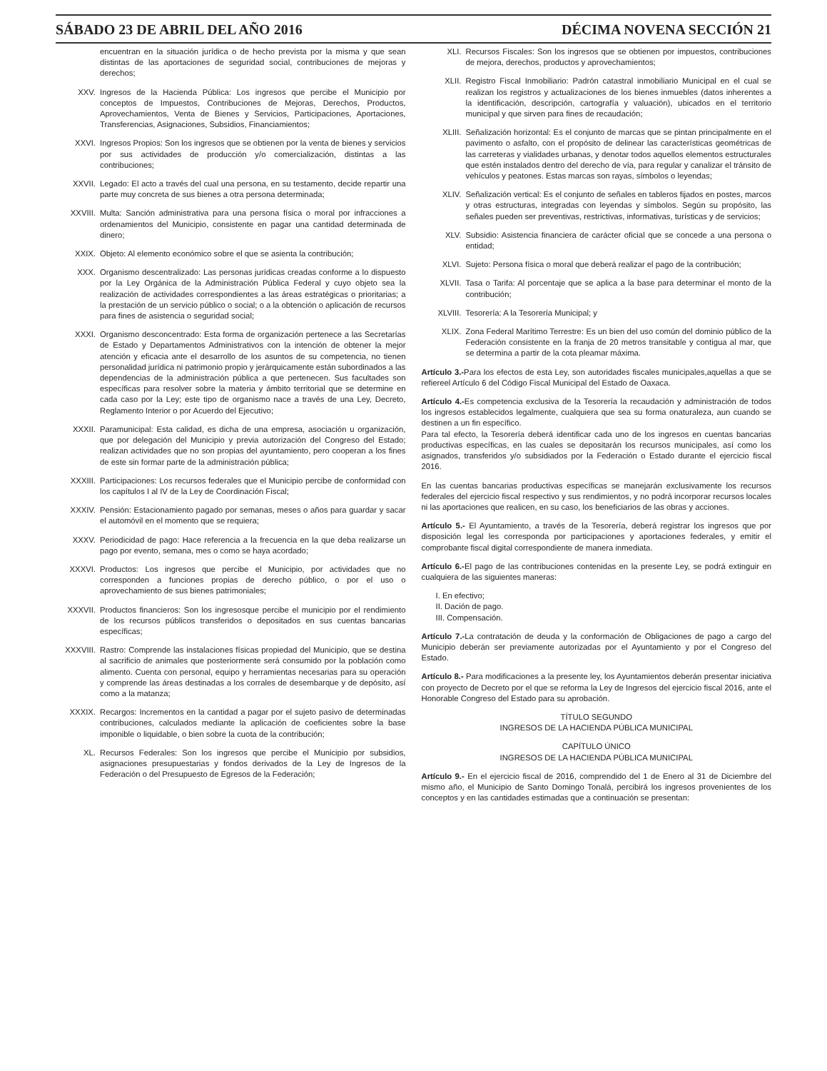SÁBADO 23 DE ABRIL DEL AÑO 2016 DÉCIMA NOVENA SECCIÓN 21
encuentran en la situación jurídica o de hecho prevista por la misma y que sean distintas de las aportaciones de seguridad social, contribuciones de mejoras y derechos;
XXV. Ingresos de la Hacienda Pública: Los ingresos que percibe el Municipio por conceptos de Impuestos, Contribuciones de Mejoras, Derechos, Productos, Aprovechamientos, Venta de Bienes y Servicios, Participaciones, Aportaciones, Transferencias, Asignaciones, Subsidios, Financiamientos;
XXVI. Ingresos Propios: Son los ingresos que se obtienen por la venta de bienes y servicios por sus actividades de producción y/o comercialización, distintas a las contribuciones;
XXVII. Legado: El acto a través del cual una persona, en su testamento, decide repartir una parte muy concreta de sus bienes a otra persona determinada;
XXVIII. Multa: Sanción administrativa para una persona física o moral por infracciones a ordenamientos del Municipio, consistente en pagar una cantidad determinada de dinero;
XXIX. Objeto: Al elemento económico sobre el que se asienta la contribución;
XXX. Organismo descentralizado: Las personas jurídicas creadas conforme a lo dispuesto por la Ley Orgánica de la Administración Pública Federal y cuyo objeto sea la realización de actividades correspondientes a las áreas estratégicas o prioritarias; a la prestación de un servicio público o social; o a la obtención o aplicación de recursos para fines de asistencia o seguridad social;
XXXI. Organismo desconcentrado: Esta forma de organización pertenece a las Secretarías de Estado y Departamentos Administrativos con la intención de obtener la mejor atención y eficacia ante el desarrollo de los asuntos de su competencia, no tienen personalidad jurídica ni patrimonio propio y jerárquicamente están subordinados a las dependencias de la administración pública a que pertenecen. Sus facultades son específicas para resolver sobre la materia y ámbito territorial que se determine en cada caso por la Ley; este tipo de organismo nace a través de una Ley, Decreto, Reglamento Interior o por Acuerdo del Ejecutivo;
XXXII. Paramunicipal: Esta calidad, es dicha de una empresa, asociación u organización, que por delegación del Municipio y previa autorización del Congreso del Estado; realizan actividades que no son propias del ayuntamiento, pero cooperan a los fines de este sin formar parte de la administración pública;
XXXIII. Participaciones: Los recursos federales que el Municipio percibe de conformidad con los capítulos I al IV de la Ley de Coordinación Fiscal;
XXXIV. Pensión: Estacionamiento pagado por semanas, meses o años para guardar y sacar el automóvil en el momento que se requiera;
XXXV. Periodicidad de pago: Hace referencia a la frecuencia en la que deba realizarse un pago por evento, semana, mes o como se haya acordado;
XXXVI. Productos: Los ingresos que percibe el Municipio, por actividades que no corresponden a funciones propias de derecho público, o por el uso o aprovechamiento de sus bienes patrimoniales;
XXXVII. Productos financieros: Son los ingresosque percibe el municipio por el rendimiento de los recursos públicos transferidos o depositados en sus cuentas bancarias específicas;
XXXVIII. Rastro: Comprende las instalaciones físicas propiedad del Municipio, que se destina al sacrificio de animales que posteriormente será consumido por la población como alimento. Cuenta con personal, equipo y herramientas necesarias para su operación y comprende las áreas destinadas a los corrales de desembarque y de depósito, así como a la matanza;
XXXIX. Recargos: Incrementos en la cantidad a pagar por el sujeto pasivo de determinadas contribuciones, calculados mediante la aplicación de coeficientes sobre la base imponible o liquidable, o bien sobre la cuota de la contribución;
XL. Recursos Federales: Son los ingresos que percibe el Municipio por subsidios, asignaciones presupuestarias y fondos derivados de la Ley de Ingresos de la Federación o del Presupuesto de Egresos de la Federación;
XLI. Recursos Fiscales: Son los ingresos que se obtienen por impuestos, contribuciones de mejora, derechos, productos y aprovechamientos;
XLII. Registro Fiscal Inmobiliario: Padrón catastral inmobiliario Municipal en el cual se realizan los registros y actualizaciones de los bienes inmuebles (datos inherentes a la identificación, descripción, cartografía y valuación), ubicados en el territorio municipal y que sirven para fines de recaudación;
XLIII. Señalización horizontal: Es el conjunto de marcas que se pintan principalmente en el pavimento o asfalto, con el propósito de delinear las características geométricas de las carreteras y vialidades urbanas, y denotar todos aquellos elementos estructurales que estén instalados dentro del derecho de vía, para regular y canalizar el tránsito de vehículos y peatones. Estas marcas son rayas, símbolos o leyendas;
XLIV. Señalización vertical: Es el conjunto de señales en tableros fijados en postes, marcos y otras estructuras, integradas con leyendas y símbolos. Según su propósito, las señales pueden ser preventivas, restrictivas, informativas, turísticas y de servicios;
XLV. Subsidio: Asistencia financiera de carácter oficial que se concede a una persona o entidad;
XLVI. Sujeto: Persona física o moral que deberá realizar el pago de la contribución;
XLVII. Tasa o Tarifa: Al porcentaje que se aplica a la base para determinar el monto de la contribución;
XLVIII. Tesorería: A la Tesorería Municipal; y
XLIX. Zona Federal Marítimo Terrestre: Es un bien del uso común del dominio público de la Federación consistente en la franja de 20 metros transitable y contigua al mar, que se determina a partir de la cota pleamar máxima.
Artículo 3.-Para los efectos de esta Ley, son autoridades fiscales municipales,aquellas a que se refiereel Artículo 6 del Código Fiscal Municipal del Estado de Oaxaca.
Artículo 4.-Es competencia exclusiva de la Tesorería la recaudación y administración de todos los ingresos establecidos legalmente, cualquiera que sea su forma onaturaleza, aun cuando se destinen a un fin específico.
Para tal efecto, la Tesorería deberá identificar cada uno de los ingresos en cuentas bancarias productivas específicas, en las cuales se depositarán los recursos municipales, así como los asignados, transferidos y/o subsidiados por la Federación o Estado durante el ejercicio fiscal 2016.
En las cuentas bancarias productivas específicas se manejarán exclusivamente los recursos federales del ejercicio fiscal respectivo y sus rendimientos, y no podrá incorporar recursos locales ni las aportaciones que realicen, en su caso, los beneficiarios de las obras y acciones.
Artículo 5.- El Ayuntamiento, a través de la Tesorería, deberá registrar los ingresos que por disposición legal les corresponda por participaciones y aportaciones federales, y emitir el comprobante fiscal digital correspondiente de manera inmediata.
Artículo 6.-El pago de las contribuciones contenidas en la presente Ley, se podrá extinguir en cualquiera de las siguientes maneras:
I. En efectivo;
II. Dación de pago.
III. Compensación.
Artículo 7.-La contratación de deuda y la conformación de Obligaciones de pago a cargo del Municipio deberán ser previamente autorizadas por el Ayuntamiento y por el Congreso del Estado.
Artículo 8.- Para modificaciones a la presente ley, los Ayuntamientos deberán presentar iniciativa con proyecto de Decreto por el que se reforma la Ley de Ingresos del ejercicio fiscal 2016, ante el Honorable Congreso del Estado para su aprobación.
TÍTULO SEGUNDO
INGRESOS DE LA HACIENDA PÚBLICA MUNICIPAL
CAPÍTULO ÚNICO
INGRESOS DE LA HACIENDA PÚBLICA MUNICIPAL
Artículo 9.- En el ejercicio fiscal de 2016, comprendido del 1 de Enero al 31 de Diciembre del mismo año, el Municipio de Santo Domingo Tonalá, percibirá los ingresos provenientes de los conceptos y en las cantidades estimadas que a continuación se presentan: